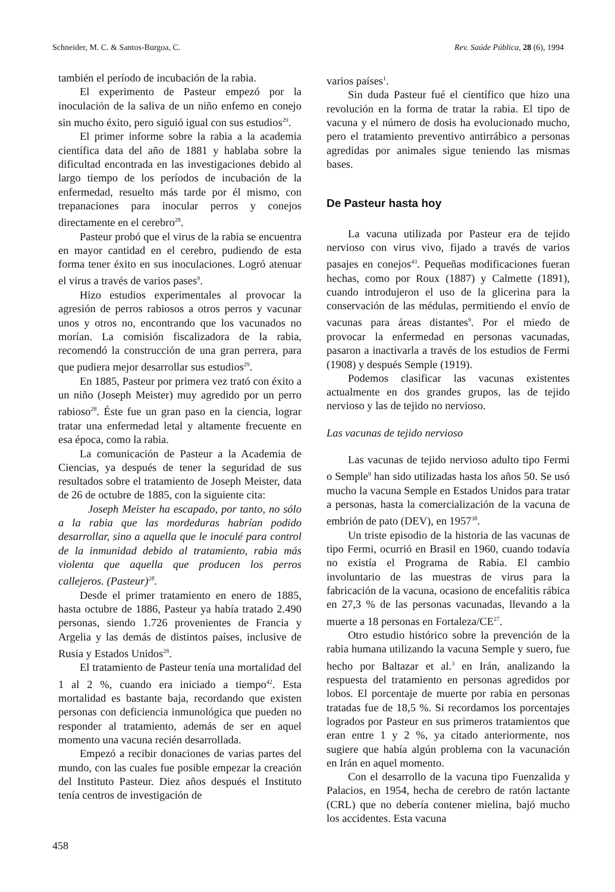Schneider, M. C. & Santos-Burgoa, C. Rev. Saúde Pública, 28 (6), 1994
también el período de incubación de la rabia.
El experimento de Pasteur empezó por la inoculación de la saliva de un niño enfemo en conejo sin mucho éxito, pero siguió igual con sus estudios<sup>29</sup>.
El primer informe sobre la rabia a la academia científica data del año de 1881 y hablaba sobre la dificultad encontrada en las investigaciones debido al largo tiempo de los períodos de incubación de la enfermedad, resuelto más tarde por él mismo, con trepanaciones para inocular perros y conejos directamente en el cerebro<sup>28</sup>.
Pasteur probó que el virus de la rabia se encuentra en mayor cantidad en el cerebro, pudiendo de esta forma tener éxito en sus inoculaciones. Logró atenuar el virus a través de varios pases<sup>9</sup>.
Hizo estudios experimentales al provocar la agresión de perros rabiosos a otros perros y vacunar unos y otros no, encontrando que los vacunados no morían. La comisión fiscalizadora de la rabia, recomendó la construcción de una gran perrera, para que pudiera mejor desarrollar sus estudios<sup>29</sup>.
En 1885, Pasteur por primera vez trató con éxito a un niño (Joseph Meister) muy agredido por un perro rabioso<sup>28</sup>. Éste fue un gran paso en la ciencia, lograr tratar una enfermedad letal y altamente frecuente en esa época, como la rabia.
La comunicación de Pasteur a la Academia de Ciencias, ya después de tener la seguridad de sus resultados sobre el tratamiento de Joseph Meister, data de 26 de octubre de 1885, con la siguiente cita:
Joseph Meister ha escapado, por tanto, no sólo a la rabia que las mordeduras habrían podido desarrollar, sino a aquella que le inoculé para control de la inmunidad debido al tratamiento, rabia más violenta que aquella que producen los perros callejeros. (Pasteur)<sup>28</sup>.
Desde el primer tratamiento en enero de 1885, hasta octubre de 1886, Pasteur ya había tratado 2.490 personas, siendo 1.726 provenientes de Francia y Argelia y las demás de distintos países, inclusive de Rusia y Estados Unidos<sup>28</sup>.
El tratamiento de Pasteur tenía una mortalidad del 1 al 2 %, cuando era iniciado a tiempo<sup>42</sup>. Esta mortalidad es bastante baja, recordando que existen personas con deficiencia inmunológica que pueden no responder al tratamiento, además de ser en aquel momento una vacuna recién desarrollada.
Empezó a recibir donaciones de varias partes del mundo, con las cuales fue posible empezar la creación del Instituto Pasteur. Diez años después el Instituto tenía centros de investigación de
varios países<sup>1</sup>.
Sin duda Pasteur fué el científico que hizo una revolución en la forma de tratar la rabia. El tipo de vacuna y el número de dosis ha evolucionado mucho, pero el tratamiento preventivo antirrábico a personas agredidas por animales sigue teniendo las mismas bases.
De Pasteur hasta hoy
La vacuna utilizada por Pasteur era de tejido nervioso con virus vivo, fijado a través de varios pasajes en conejos<sup>43</sup>. Pequeñas modificaciones fueran hechas, como por Roux (1887) y Calmette (1891), cuando introdujeron el uso de la glicerina para la conservación de las médulas, permitiendo el envío de vacunas para áreas distantes<sup>9</sup>. Por el miedo de provocar la enfermedad en personas vacunadas, pasaron a inactivarla a través de los estudios de Fermi (1908) y después Semple (1919).
Podemos clasificar las vacunas existentes actualmente en dos grandes grupos, las de tejido nervioso y las de tejido no nervioso.
Las vacunas de tejido nervioso
Las vacunas de tejido nervioso adulto tipo Fermi o Semple<sup>9</sup> han sido utilizadas hasta los años 50. Se usó mucho la vacuna Semple en Estados Unidos para tratar a personas, hasta la comercialización de la vacuna de embrión de pato (DEV), en 1957<sup>38</sup>.
Un triste episodio de la historia de las vacunas de tipo Fermi, ocurrió en Brasil en 1960, cuando todavía no existía el Programa de Rabia. El cambio involuntario de las muestras de virus para la fabricación de la vacuna, ocasiono de encefalitis rábica en 27,3 % de las personas vacunadas, llevando a la muerte a 18 personas en Fortaleza/CE<sup>27</sup>.
Otro estudio histórico sobre la prevención de la rabia humana utilizando la vacuna Semple y suero, fue hecho por Baltazar et al.<sup>3</sup> en Irán, analizando la respuesta del tratamiento en personas agredidos por lobos. El porcentaje de muerte por rabia en personas tratadas fue de 18,5 %. Si recordamos los porcentajes logrados por Pasteur en sus primeros tratamientos que eran entre 1 y 2 %, ya citado anteriormente, nos sugiere que había algún problema con la vacunación en Irán en aquel momento.
Con el desarrollo de la vacuna tipo Fuenzalida y Palacios, en 1954, hecha de cerebro de ratón lactante (CRL) que no debería contener mielina, bajó mucho los accidentes. Esta vacuna
458